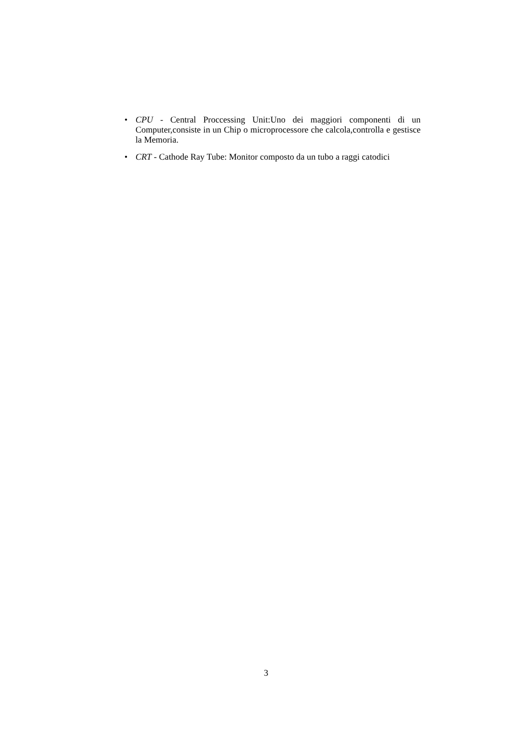• CPU - Central Proccessing Unit:Uno dei maggiori componenti di un Computer,consiste in un Chip o microprocessore che calcola,controlla e gestisce la Memoria.
• CRT - Cathode Ray Tube: Monitor composto da un tubo a raggi catodici
3